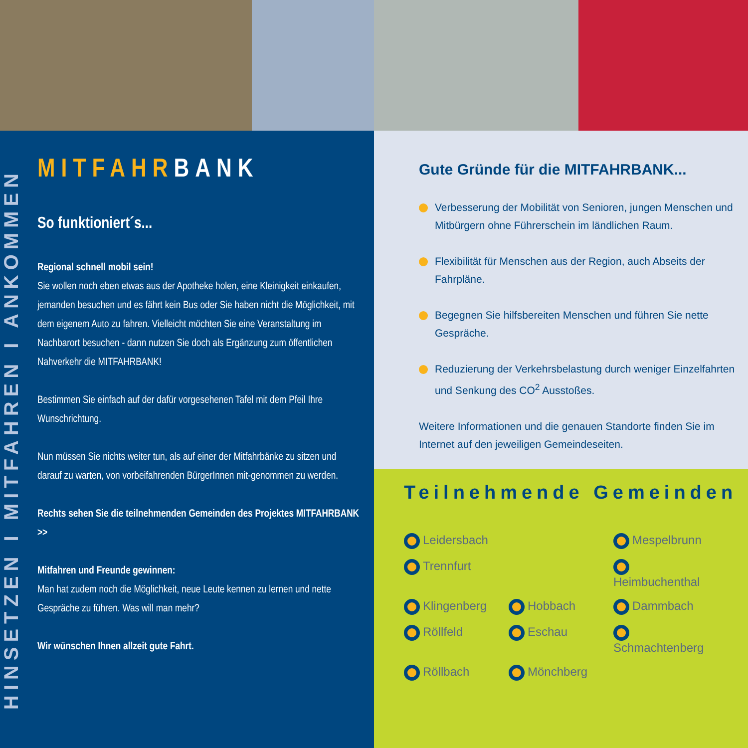HINSETZEN I MITFAHREN I ANKOMMEN
MITFAHRBANK
So funktioniert´s...
Regional schnell mobil sein!
Sie wollen noch eben etwas aus der Apotheke holen, eine Kleinigkeit einkaufen, jemanden besuchen und es fährt kein Bus oder Sie haben nicht die Möglichkeit, mit dem eigenem Auto zu fahren. Vielleicht möchten Sie eine Veranstaltung im Nachbarort besuchen - dann nutzen Sie doch als Ergänzung zum öffentlichen Nahverkehr die MITFAHRBANK!
Bestimmen Sie einfach auf der dafür vorgesehenen Tafel mit dem Pfeil Ihre Wunschrichtung.
Nun müssen Sie nichts weiter tun, als auf einer der Mitfahrbänke zu sitzen und darauf zu warten, von vorbeifahrenden BürgerInnen mit-genommen zu werden.
Rechts sehen Sie die teilnehmenden Gemeinden des Projektes MITFAHRBANK >>
Mitfahren und Freunde gewinnen:
Man hat zudem noch die Möglichkeit, neue Leute kennen zu lernen und nette Gespräche zu führen. Was will man mehr?
Wir wünschen Ihnen allzeit gute Fahrt.
Gute Gründe für die MITFAHRBANK...
Verbesserung der Mobilität von Senioren, jungen Menschen und Mitbürgern ohne Führerschein im ländlichen Raum.
Flexibilität für Menschen aus der Region, auch Abseits der Fahrpläne.
Begegnen Sie hilfsbereiten Menschen und führen Sie nette Gespräche.
Reduzierung der Verkehrsbelastung durch weniger Einzelfahrten und Senkung des CO<sup>2</sup> Ausstoßes.
Weitere Informationen und die genauen Standorte finden Sie im Internet auf den jeweiligen Gemeindeseiten.
Teilnehmende Gemeinden
Leidersbach Mespelbrunn Trennfurt Heimbuchenthal Klingenberg Hobbach Dammbach Röllfeld Eschau Schmachtenberg Röllbach Mönchberg